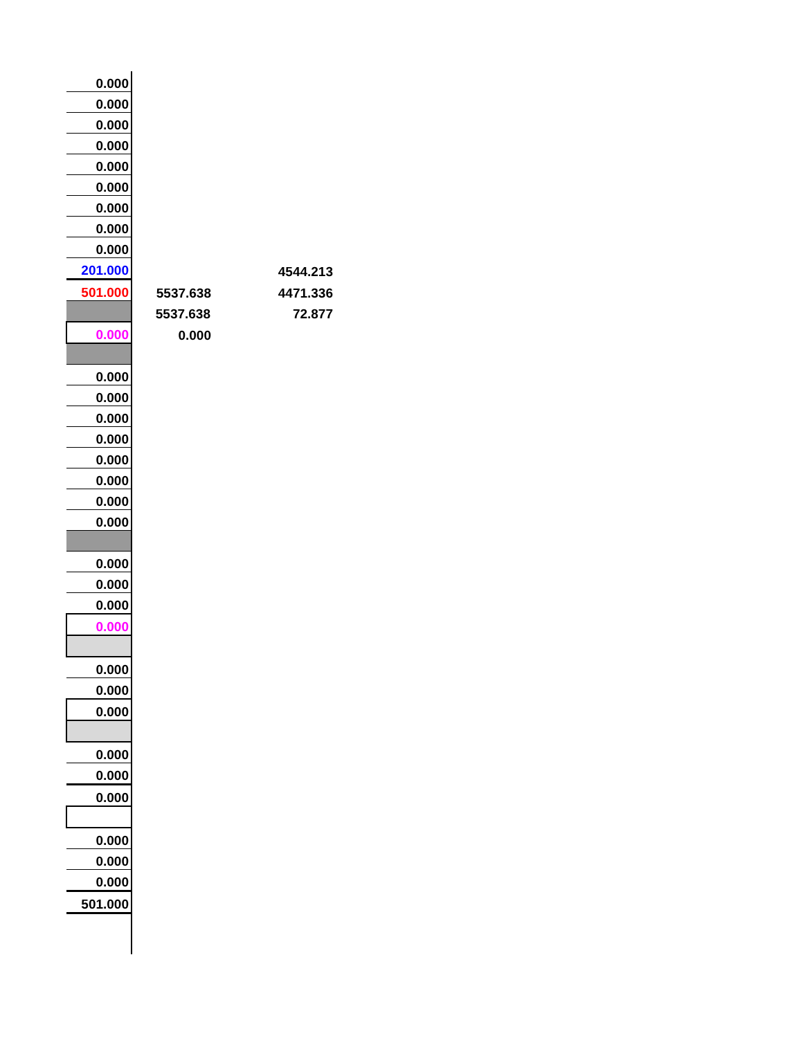| 0.000 | | |
| 0.000 | | |
| 0.000 | | |
| 0.000 | | |
| 0.000 | | |
| 0.000 | | |
| 0.000 | | |
| 0.000 | | |
| 0.000 | | |
| 201.000 | | 4544.213 |
| 501.000 | 5537.638 | 4471.336 |
| | 5537.638 | 72.877 |
| 0.000 | 0.000 | |
| 0.000 | | |
| 0.000 | | |
| 0.000 | | |
| 0.000 | | |
| 0.000 | | |
| 0.000 | | |
| 0.000 | | |
| 0.000 | | |
| 0.000 | | |
| 0.000 | | |
| 0.000 | | |
| 0.000 | | |
| 0.000 | | |
| 0.000 | | |
| 0.000 | | |
| 0.000 | | |
| 0.000 | | |
| 0.000 | | |
| 0.000 | | |
| 0.000 | | |
| 0.000 | | |
| 501.000 | | |